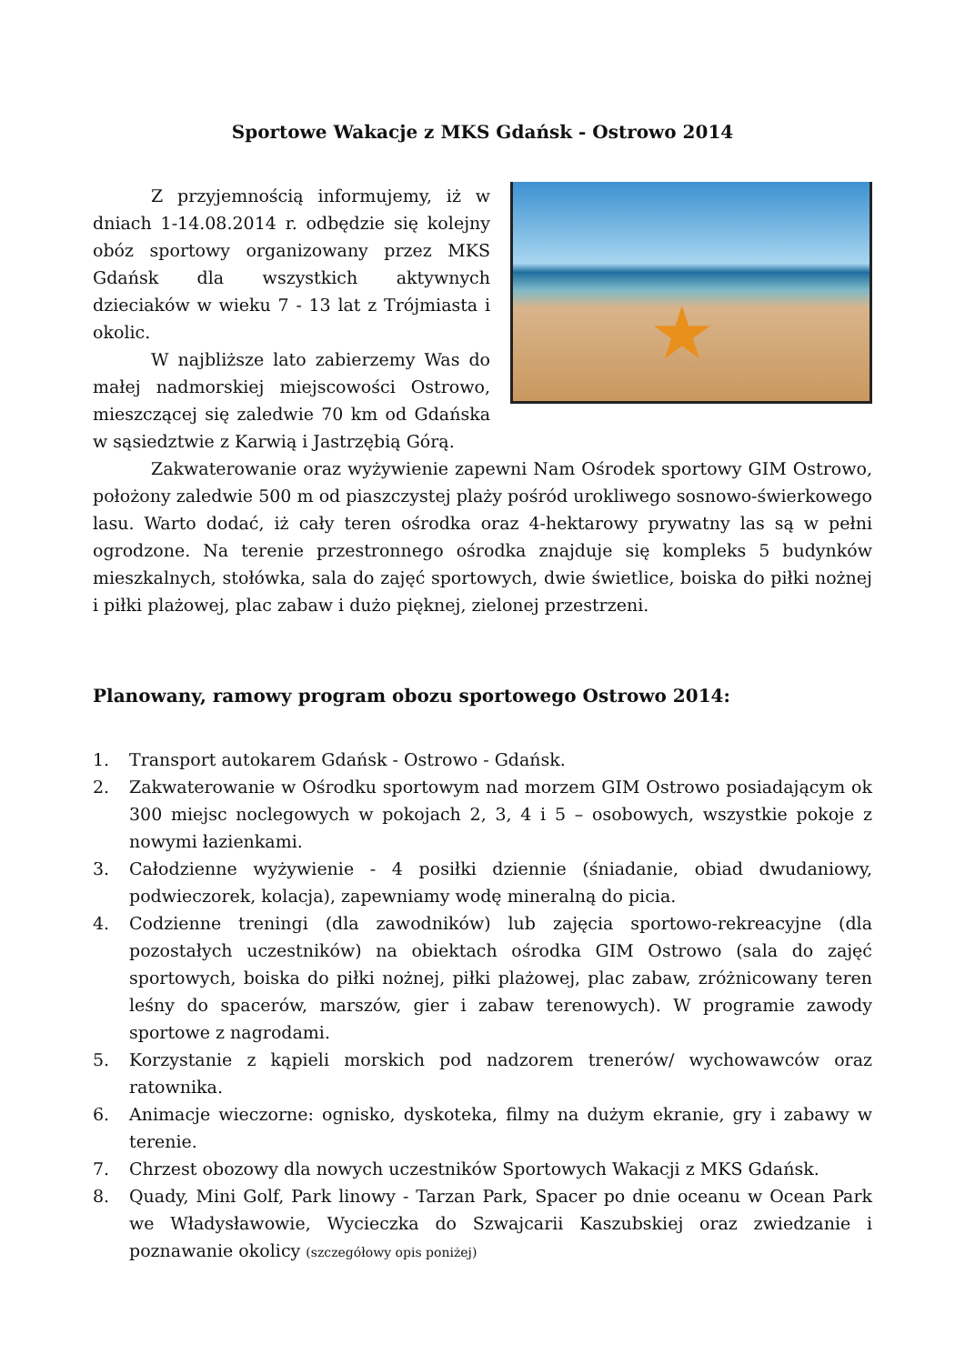Sportowe Wakacje z MKS Gdańsk - Ostrowo 2014
★
Z przyjemnością informujemy, iż w dniach 1-14.08.2014 r. odbędzie się kolejny obóz sportowy organizowany przez MKS Gdańsk dla wszystkich aktywnych dzieciaków w wieku 7 - 13 lat z Trójmiasta i okolic.
W najbliższe lato zabierzemy Was do małej nadmorskiej miejscowości Ostrowo, mieszczącej się zaledwie 70 km od Gdańska w sąsiedztwie z Karwią i Jastrzębią Górą.
Zakwaterowanie oraz wyżywienie zapewni Nam Ośrodek sportowy GIM Ostrowo, położony zaledwie 500 m od piaszczystej plaży pośród urokliwego sosnowo-świerkowego lasu. Warto dodać, iż cały teren ośrodka oraz 4-hektarowy prywatny las są w pełni ogrodzone. Na terenie przestronnego ośrodka znajduje się kompleks 5 budynków mieszkalnych, stołówka, sala do zajęć sportowych, dwie świetlice, boiska do piłki nożnej i piłki plażowej, plac zabaw i dużo pięknej, zielonej przestrzeni.
Planowany, ramowy program obozu sportowego Ostrowo 2014:
1. Transport autokarem Gdańsk - Ostrowo - Gdańsk.
2. Zakwaterowanie w Ośrodku sportowym nad morzem GIM Ostrowo posiadającym ok 300 miejsc noclegowych w pokojach 2, 3, 4 i 5 – osobowych, wszystkie pokoje z nowymi łazienkami.
3. Całodzienne wyżywienie - 4 posiłki dziennie (śniadanie, obiad dwudaniowy, podwieczorek, kolacja), zapewniamy wodę mineralną do picia.
4. Codzienne treningi (dla zawodników) lub zajęcia sportowo-rekreacyjne (dla pozostałych uczestników) na obiektach ośrodka GIM Ostrowo (sala do zajęć sportowych, boiska do piłki nożnej, piłki plażowej, plac zabaw, zróżnicowany teren leśny do spacerów, marszów, gier i zabaw terenowych). W programie zawody sportowe z nagrodami.
5. Korzystanie z kąpieli morskich pod nadzorem trenerów/ wychowawców oraz ratownika.
6. Animacje wieczorne: ognisko, dyskoteka, filmy na dużym ekranie, gry i zabawy w terenie.
7. Chrzest obozowy dla nowych uczestników Sportowych Wakacji z MKS Gdańsk.
8. Quady, Mini Golf, Park linowy - Tarzan Park, Spacer po dnie oceanu w Ocean Park we Władysławowie, Wycieczka do Szwajcarii Kaszubskiej oraz zwiedzanie i poznawanie okolicy (szczegółowy opis poniżej)